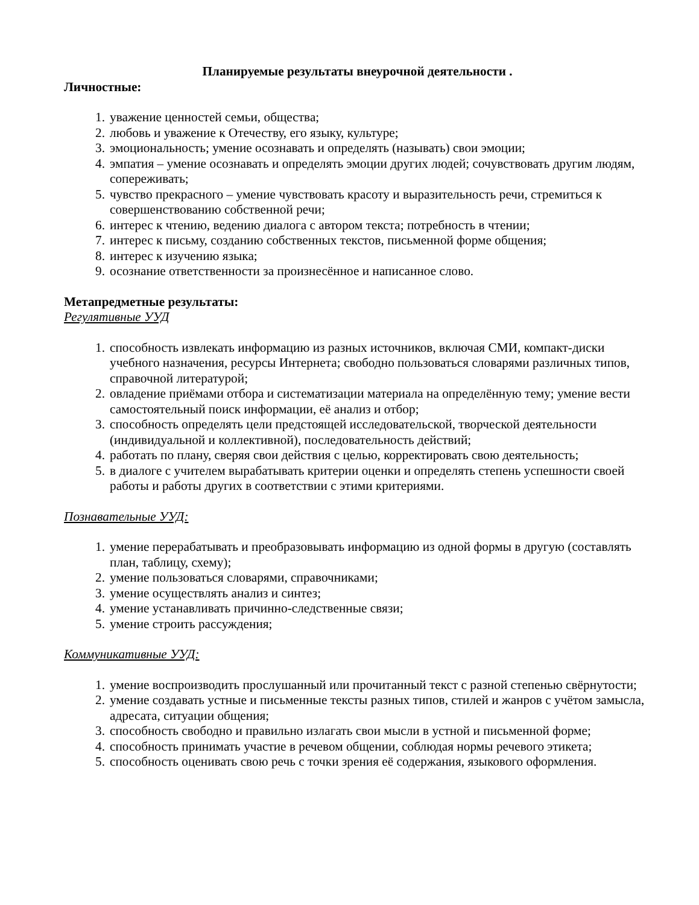Планируемые результаты внеурочной деятельности .
Личностные:
1. уважение ценностей семьи, общества;
2. любовь и уважение к Отечеству, его языку, культуре;
3. эмоциональность; умение осознавать и определять (называть) свои эмоции;
4. эмпатия – умение осознавать и определять эмоции других людей; сочувствовать другим людям, сопереживать;
5. чувство прекрасного – умение чувствовать красоту и выразительность речи, стремиться к совершенствованию собственной речи;
6. интерес к чтению, ведению диалога с автором текста; потребность в чтении;
7. интерес к письму, созданию собственных текстов, письменной форме общения;
8. интерес к изучению языка;
9. осознание ответственности за произнесённое и написанное слово.
Метапредметные результаты:
Регулятивные УУД
1. способность извлекать информацию из разных источников, включая СМИ, компакт-диски учебного назначения, ресурсы Интернета; свободно пользоваться словарями различных типов, справочной литературой;
2. овладение приёмами отбора и систематизации материала на определённую тему; умение вести самостоятельный поиск информации, её анализ и отбор;
3. способность определять цели предстоящей исследовательской, творческой деятельности (индивидуальной и коллективной), последовательность действий;
4. работать по плану, сверяя свои действия с целью, корректировать свою деятельность;
5. в диалоге с учителем вырабатывать критерии оценки и определять степень успешности своей работы и работы других в соответствии с этими критериями.
Познавательные УУД:
1. умение перерабатывать и преобразовывать информацию из одной формы в другую (составлять план, таблицу, схему);
2. умение пользоваться словарями, справочниками;
3. умение осуществлять анализ и синтез;
4. умение устанавливать причинно-следственные связи;
5. умение строить рассуждения;
Коммуникативные УУД:
1. умение воспроизводить прослушанный или прочитанный текст с разной степенью свёрнутости;
2. умение создавать устные и письменные тексты разных типов, стилей и жанров с учётом замысла, адресата, ситуации общения;
3. способность свободно и правильно излагать свои мысли в устной и письменной форме;
4. способность принимать участие в речевом общении, соблюдая нормы речевого этикета;
5. способность оценивать свою речь с точки зрения её содержания, языкового оформления.